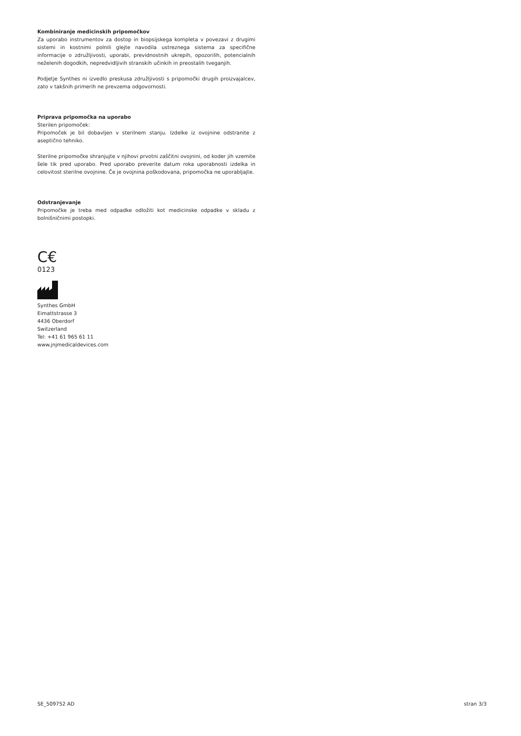Kombiniranje medicinskih pripomočkov
Za uporabo instrumentov za dostop in biopsijskega kompleta v povezavi z drugimi sistemi in kostnimi polnili glejte navodila ustreznega sistema za specifične informacije o združljivosti, uporabi, previdnostnih ukrepih, opozorilih, potencialnih neželenih dogodkih, nepredvidljivih stranskih učinkih in preostalih tveganjih.
Podjetje Synthes ni izvedlo preskusa združljivosti s pripomočki drugih proizvajalcev, zato v takšnih primerih ne prevzema odgovornosti.
Priprava pripomočka na uporabo
Sterilen pripomoček:
Pripomoček je bil dobavljen v sterilnem stanju. Izdelke iz ovojnine odstranite z aseptično tehniko.
Sterilne pripomočke shranjujte v njihovi prvotni zaščitni ovojnini, od koder jih vzemite šele tik pred uporabo. Pred uporabo preverite datum roka uporabnosti izdelka in celovitost sterilne ovojnine. Če je ovojnina poškodovana, pripomočka ne uporabljajte.
Odstranjevanje
Pripomočke je treba med odpadke odložiti kot medicinske odpadke v skladu z bolnišničnimi postopki.
C€
0123
Synthes GmbH
Eimattstrasse 3
4436 Oberdorf
Switzerland
Tel: +41 61 965 61 11
www.jnjmedicaldevices.com
SE_509752 AD stran 3/3